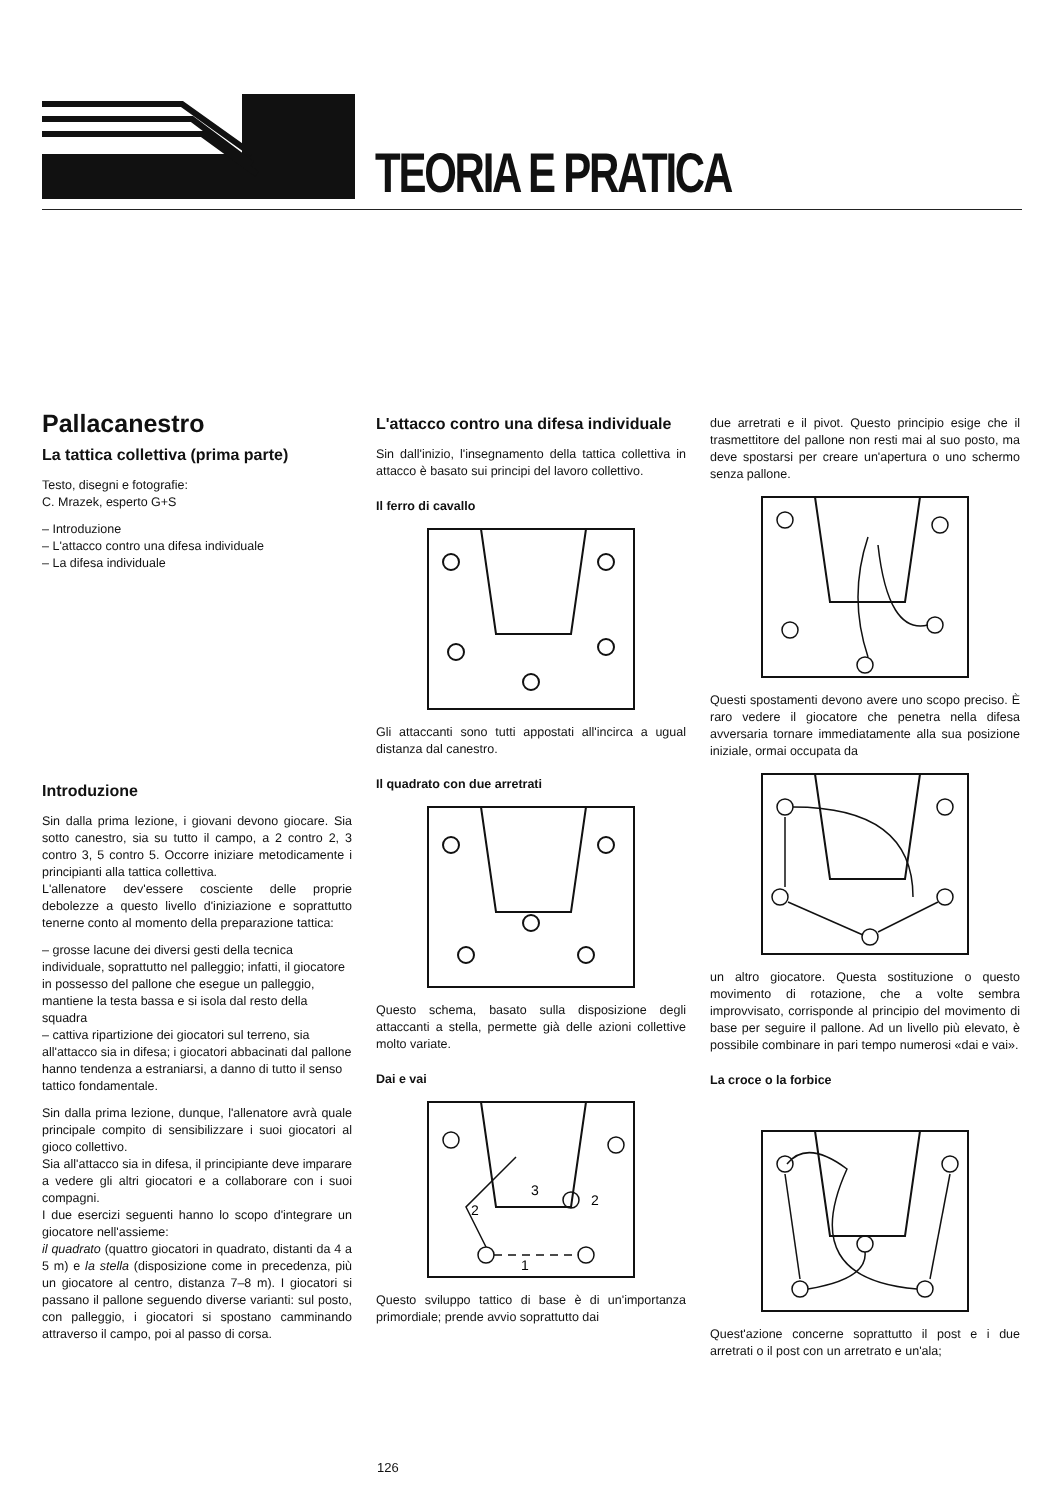TEORIA E PRATICA
Pallacanestro
La tattica collettiva (prima parte)
Testo, disegni e fotografie:
C. Mrazek, esperto G+S
– Introduzione
– L'attacco contro una difesa individuale
– La difesa individuale
Introduzione
Sin dalla prima lezione, i giovani devono giocare. Sia sotto canestro, sia su tutto il campo, a 2 contro 2, 3 contro 3, 5 contro 5. Occorre iniziare metodicamente i principianti alla tattica collettiva.
L'allenatore dev'essere cosciente delle proprie debolezze a questo livello d'iniziazione e soprattutto tenerne conto al momento della preparazione tattica:
– grosse lacune dei diversi gesti della tecnica individuale, soprattutto nel palleggio; infatti, il giocatore in possesso del pallone che esegue un palleggio, mantiene la testa bassa e si isola dal resto della squadra
– cattiva ripartizione dei giocatori sul terreno, sia all'attacco sia in difesa; i giocatori abbacinati dal pallone hanno tendenza a estraniarsi, a danno di tutto il senso tattico fondamentale.
Sin dalla prima lezione, dunque, l'allenatore avrà quale principale compito di sensibilizzare i suoi giocatori al gioco collettivo.
Sia all'attacco sia in difesa, il principiante deve imparare a vedere gli altri giocatori e a collaborare con i suoi compagni.
I due esercizi seguenti hanno lo scopo d'integrare un giocatore nell'assieme:
il quadrato (quattro giocatori in quadrato, distanti da 4 a 5 m) e la stella (disposizione come in precedenza, più un giocatore al centro, distanza 7–8 m). I giocatori si passano il pallone seguendo diverse varianti: sul posto, con palleggio, i giocatori si spostano camminando attraverso il campo, poi al passo di corsa.
L'attacco contro una difesa individuale
Sin dall'inizio, l'insegnamento della tattica collettiva in attacco è basato sui principi del lavoro collettivo.
Il ferro di cavallo
Gli attaccanti sono tutti appostati all'incirca a ugual distanza dal canestro.
Il quadrato con due arretrati
Questo schema, basato sulla disposizione degli attaccanti a stella, permette già delle azioni collettive molto variate.
Dai e vai
2
1
3
2
Questo sviluppo tattico di base è di un'importanza primordiale; prende avvio soprattutto dai
due arretrati e il pivot. Questo principio esige che il trasmettitore del pallone non resti mai al suo posto, ma deve spostarsi per creare un'apertura o uno schermo senza pallone.
Questi spostamenti devono avere uno scopo preciso. È raro vedere il giocatore che penetra nella difesa avversaria tornare immediatamente alla sua posizione iniziale, ormai occupata da
un altro giocatore. Questa sostituzione o questo movimento di rotazione, che a volte sembra improvvisato, corrisponde al principio del movimento di base per seguire il pallone. Ad un livello più elevato, è possibile combinare in pari tempo numerosi «dai e vai».
La croce o la forbice
Quest'azione concerne soprattutto il post e i due arretrati o il post con un arretrato e un'ala;
126